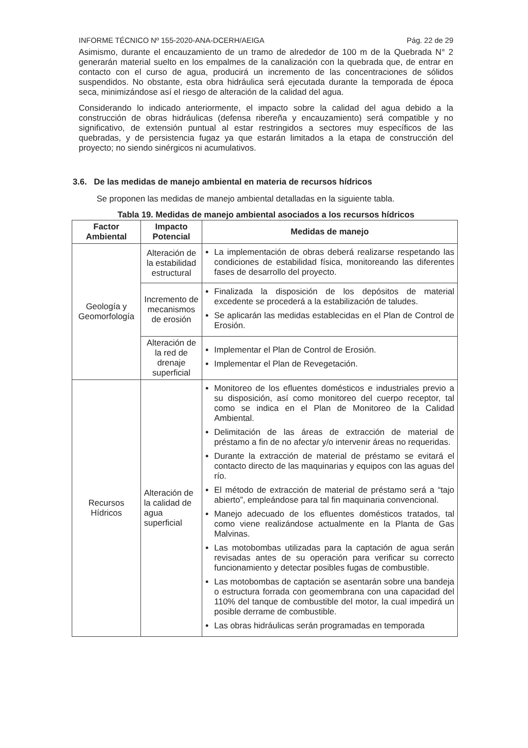INFORME TÉCNICO Nº 155-2020-ANA-DCERH/AEIGA Pág. 22 de 29
Asimismo, durante el encauzamiento de un tramo de alrededor de 100 m de la Quebrada N° 2 generarán material suelto en los empalmes de la canalización con la quebrada que, de entrar en contacto con el curso de agua, producirá un incremento de las concentraciones de sólidos suspendidos. No obstante, esta obra hidráulica será ejecutada durante la temporada de época seca, minimizándose así el riesgo de alteración de la calidad del agua.
Considerando lo indicado anteriormente, el impacto sobre la calidad del agua debido a la construcción de obras hidráulicas (defensa ribereña y encauzamiento) será compatible y no significativo, de extensión puntual al estar restringidos a sectores muy específicos de las quebradas, y de persistencia fugaz ya que estarán limitados a la etapa de construcción del proyecto; no siendo sinérgicos ni acumulativos.
3.6. De las medidas de manejo ambiental en materia de recursos hídricos
Se proponen las medidas de manejo ambiental detalladas en la siguiente tabla.
Tabla 19. Medidas de manejo ambiental asociados a los recursos hídricos
| Factor Ambiental | Impacto Potencial | Medidas de manejo |
| --- | --- | --- |
| Geología y Geomorfología | Alteración de la estabilidad estructural | La implementación de obras deberá realizarse respetando las condiciones de estabilidad física, monitoreando las diferentes fases de desarrollo del proyecto. |
| | Incremento de mecanismos de erosión | Finalizada la disposición de los depósitos de material excedente se procederá a la estabilización de taludes. Se aplicarán las medidas establecidas en el Plan de Control de Erosión. |
| | Alteración de la red de drenaje superficial | Implementar el Plan de Control de Erosión. Implementar el Plan de Revegetación. |
| Recursos Hídricos | Alteración de la calidad de agua superficial | Monitoreo de los efluentes domésticos e industriales previo a su disposición, así como monitoreo del cuerpo receptor, tal como se indica en el Plan de Monitoreo de la Calidad Ambiental. Delimitación de las áreas de extracción de material de préstamo a fin de no afectar y/o intervenir áreas no requeridas. Durante la extracción de material de préstamo se evitará el contacto directo de las maquinarias y equipos con las aguas del río. El método de extracción de material de préstamo será a “tajo abierto”, empleándose para tal fin maquinaria convencional. Manejo adecuado de los efluentes domésticos tratados, tal como viene realizándose actualmente en la Planta de Gas Malvinas. Las motobombas utilizadas para la captación de agua serán revisadas antes de su operación para verificar su correcto funcionamiento y detectar posibles fugas de combustible. Las motobombas de captación se asentarán sobre una bandeja o estructura forrada con geomembrana con una capacidad del 110% del tanque de combustible del motor, la cual impedirá un posible derrame de combustible. Las obras hidráulicas serán programadas en temporada |